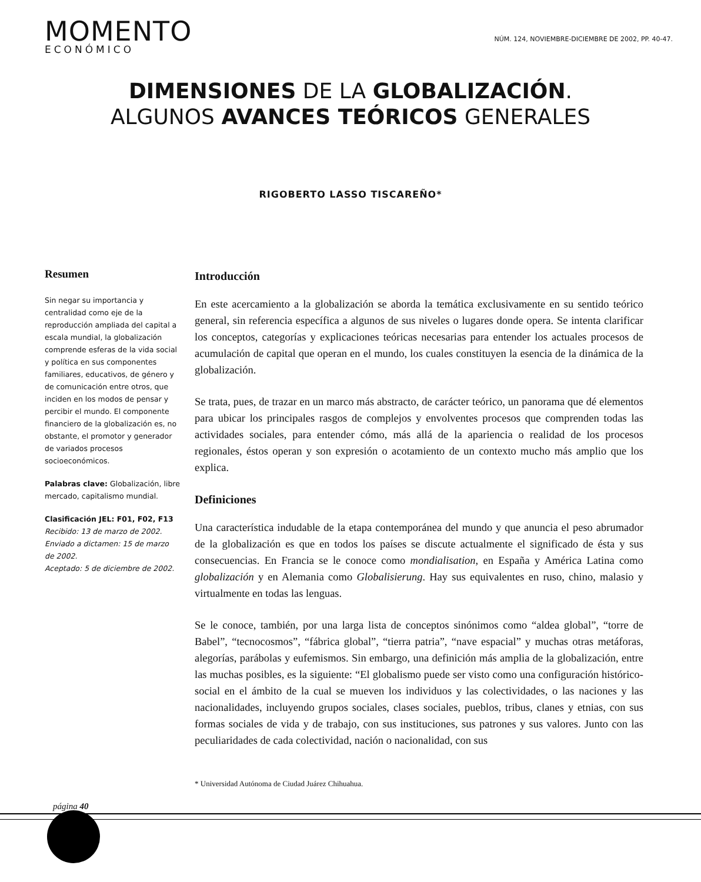MOMENTO
ECONÓMICO
NÚM. 124, NOVIEMBRE-DICIEMBRE DE 2002, PP. 40-47.
DIMENSIONES DE LA GLOBALIZACIÓN.
ALGUNOS AVANCES TEÓRICOS GENERALES
RIGOBERTO LASSO TISCAREÑO*
Resumen
Sin negar su importancia y centralidad como eje de la reproducción ampliada del capital a escala mundial, la globalización comprende esferas de la vida social y política en sus componentes familiares, educativos, de género y de comunicación entre otros, que inciden en los modos de pensar y percibir el mundo. El componente financiero de la globalización es, no obstante, el promotor y generador de variados procesos socioeconómicos.
Palabras clave: Globalización, libre mercado, capitalismo mundial.
Clasificación JEL: F01, F02, F13
Recibido: 13 de marzo de 2002.
Enviado a dictamen: 15 de marzo de 2002.
Aceptado: 5 de diciembre de 2002.
Introducción
En este acercamiento a la globalización se aborda la temática exclusivamente en su sentido teórico general, sin referencia específica a algunos de sus niveles o lugares donde opera. Se intenta clarificar los conceptos, categorías y explicaciones teóricas necesarias para entender los actuales procesos de acumulación de capital que operan en el mundo, los cuales constituyen la esencia de la dinámica de la globalización.
Se trata, pues, de trazar en un marco más abstracto, de carácter teórico, un panorama que dé elementos para ubicar los principales rasgos de complejos y envolventes procesos que comprenden todas las actividades sociales, para entender cómo, más allá de la apariencia o realidad de los procesos regionales, éstos operan y son expresión o acotamiento de un contexto mucho más amplio que los explica.
Definiciones
Una característica indudable de la etapa contemporánea del mundo y que anuncia el peso abrumador de la globalización es que en todos los países se discute actualmente el significado de ésta y sus consecuencias. En Francia se le conoce como mondialisation, en España y América Latina como globalización y en Alemania como Globalisierung. Hay sus equivalentes en ruso, chino, malasio y virtualmente en todas las lenguas.
Se le conoce, también, por una larga lista de conceptos sinónimos como “aldea global”, “torre de Babel”, “tecnocosmos”, “fábrica global”, “tierra patria”, “nave espacial” y muchas otras metáforas, alegorías, parábolas y eufemismos. Sin embargo, una definición más amplia de la globalización, entre las muchas posibles, es la siguiente: “El globalismo puede ser visto como una configuración histórico-social en el ámbito de la cual se mueven los individuos y las colectividades, o las naciones y las nacionalidades, incluyendo grupos sociales, clases sociales, pueblos, tribus, clanes y etnias, con sus formas sociales de vida y de trabajo, con sus instituciones, sus patrones y sus valores. Junto con las peculiaridades de cada colectividad, nación o nacionalidad, con sus
* Universidad Autónoma de Ciudad Juárez Chihuahua.
página 40